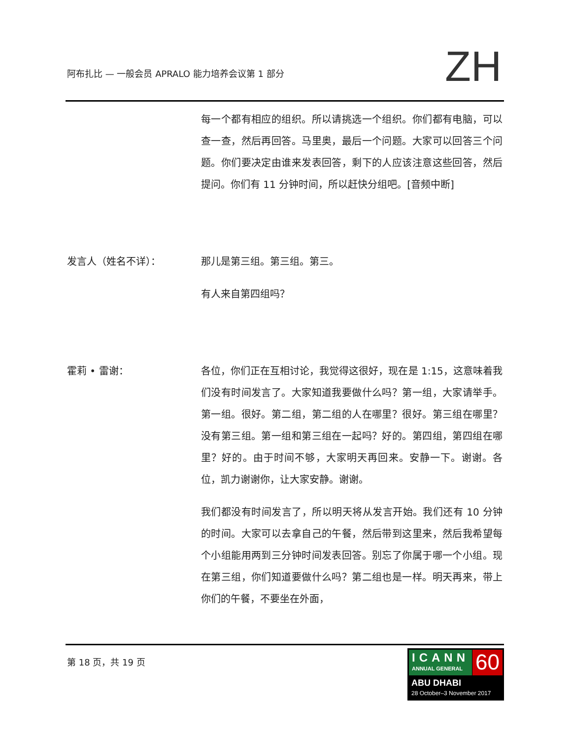阿布扎比 — 一般会员 APRALO 能力培养会议第 1 部分
ZH
每一个都有相应的组织。所以请挑选一个组织。你们都有电脑，可以查一查，然后再回答。马里奥，最后一个问题。大家可以回答三个问题。你们要决定由谁来发表回答，剩下的人应该注意这些回答，然后提问。你们有 11 分钟时间，所以赶快分组吧。[音频中断]
发言人（姓名不详）： 那儿是第三组。第三组。第三。
有人来自第四组吗？
霍莉 • 雷谢： 各位，你们正在互相讨论，我觉得这很好，现在是 1:15，这意味着我们没有时间发言了。大家知道我要做什么吗？第一组，大家请举手。第一组。很好。第二组，第二组的人在哪里？很好。第三组在哪里？没有第三组。第一组和第三组在一起吗？好的。第四组，第四组在哪里？好的。由于时间不够，大家明天再回来。安静一下。谢谢。各位，凯力谢谢你，让大家安静。谢谢。
我们都没有时间发言了，所以明天将从发言开始。我们还有 10 分钟的时间。大家可以去拿自己的午餐，然后带到这里来，然后我希望每个小组能用两到三分钟时间发表回答。别忘了你属于哪一个小组。现在第三组，你们知道要做什么吗？第二组也是一样。明天再来，带上你们的午餐，不要坐在外面，
第 18 页，共 19 页
ICANN
ANNUAL GENERAL
60
ABU DHABI
28 October–3 November 2017